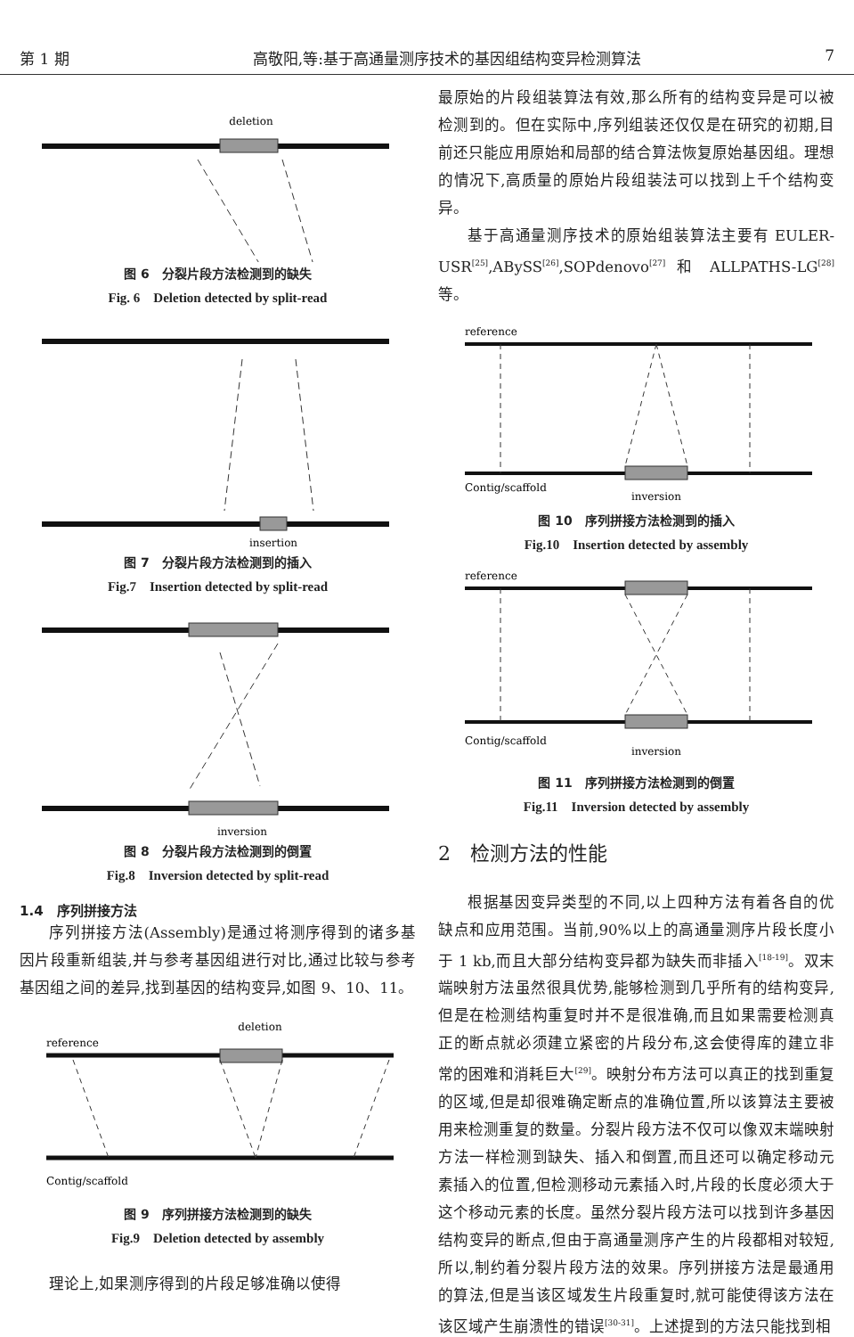第 1 期 高敬阳,等:基于高通量测序技术的基因组结构变异检测算法 7
deletion
图 6　分裂片段方法检测到的缺失
Fig. 6　Deletion detected by split-read
insertion
图 7　分裂片段方法检测到的插入
Fig.7　Insertion detected by split-read
inversion
图 8　分裂片段方法检测到的倒置
Fig.8　Inversion detected by split-read
1.4　序列拼接方法
序列拼接方法(Assembly)是通过将测序得到的诸多基因片段重新组装,并与参考基因组进行对比,通过比较与参考基因组之间的差异,找到基因的结构变异,如图 9、10、11。
reference
deletion
Contig/scaffold
图 9　序列拼接方法检测到的缺失
Fig.9　Deletion detected by assembly
理论上,如果测序得到的片段足够准确以使得
最原始的片段组装算法有效,那么所有的结构变异是可以被检测到的。但在实际中,序列组装还仅仅是在研究的初期,目前还只能应用原始和局部的结合算法恢复原始基因组。理想的情况下,高质量的原始片段组装法可以找到上千个结构变异。
基于高通量测序技术的原始组装算法主要有 EULER-USR<sup>[25]</sup>,ABySS<sup>[26]</sup>,SOPdenovo<sup>[27]</sup> 和 ALLPATHS-LG<sup>[28]</sup>等。
reference
Contig/scaffold
inversion
图 10　序列拼接方法检测到的插入
Fig.10　Insertion detected by assembly
reference
Contig/scaffold
inversion
图 11　序列拼接方法检测到的倒置
Fig.11　Inversion detected by assembly
2　检测方法的性能
根据基因变异类型的不同,以上四种方法有着各自的优缺点和应用范围。当前,90%以上的高通量测序片段长度小于 1 kb,而且大部分结构变异都为缺失而非插入<sup>[18-19]</sup>。双末端映射方法虽然很具优势,能够检测到几乎所有的结构变异,但是在检测结构重复时并不是很准确,而且如果需要检测真正的断点就必须建立紧密的片段分布,这会使得库的建立非常的困难和消耗巨大<sup>[29]</sup>。映射分布方法可以真正的找到重复的区域,但是却很难确定断点的准确位置,所以该算法主要被用来检测重复的数量。分裂片段方法不仅可以像双末端映射方法一样检测到缺失、插入和倒置,而且还可以确定移动元素插入的位置,但检测移动元素插入时,片段的长度必须大于这个移动元素的长度。虽然分裂片段方法可以找到许多基因结构变异的断点,但由于高通量测序产生的片段都相对较短,所以,制约着分裂片段方法的效果。序列拼接方法是最通用的算法,但是当该区域发生片段重复时,就可能使得该方法在该区域产生崩溃性的错误<sup>[30-31]</sup>。上述提到的方法只能找到相